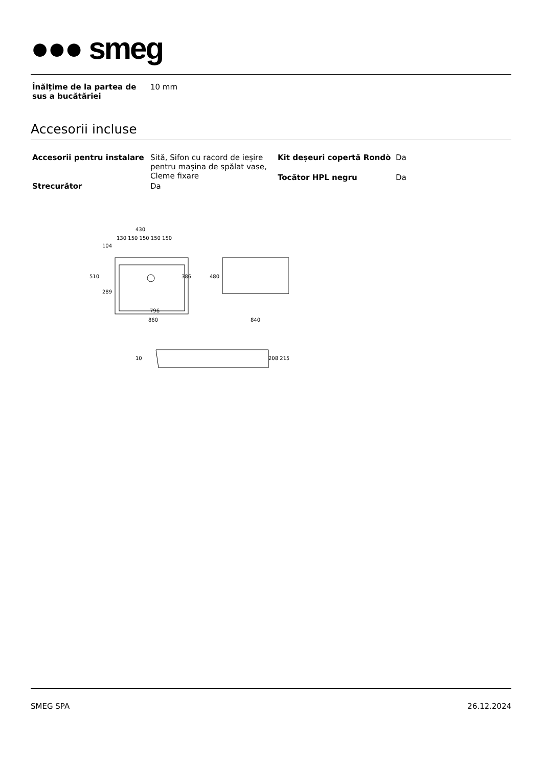●●● smeg
| Înălțime de la partea de sus a bucătăriei | 10 mm |
Accesorii incluse
| Accesorii pentru instalare | Sită, Sifon cu racord de ieșire pentru mașina de spălat vase, Cleme fixare |
| Strecurător | Da |
| Kit deșeuri copertă Rondò | Da |
| Tocător HPL negru | Da |
430
130 150 150 150 150
796
860
840
510
480
386
104
289
10
208 215
SMEG SPA 26.12.2024